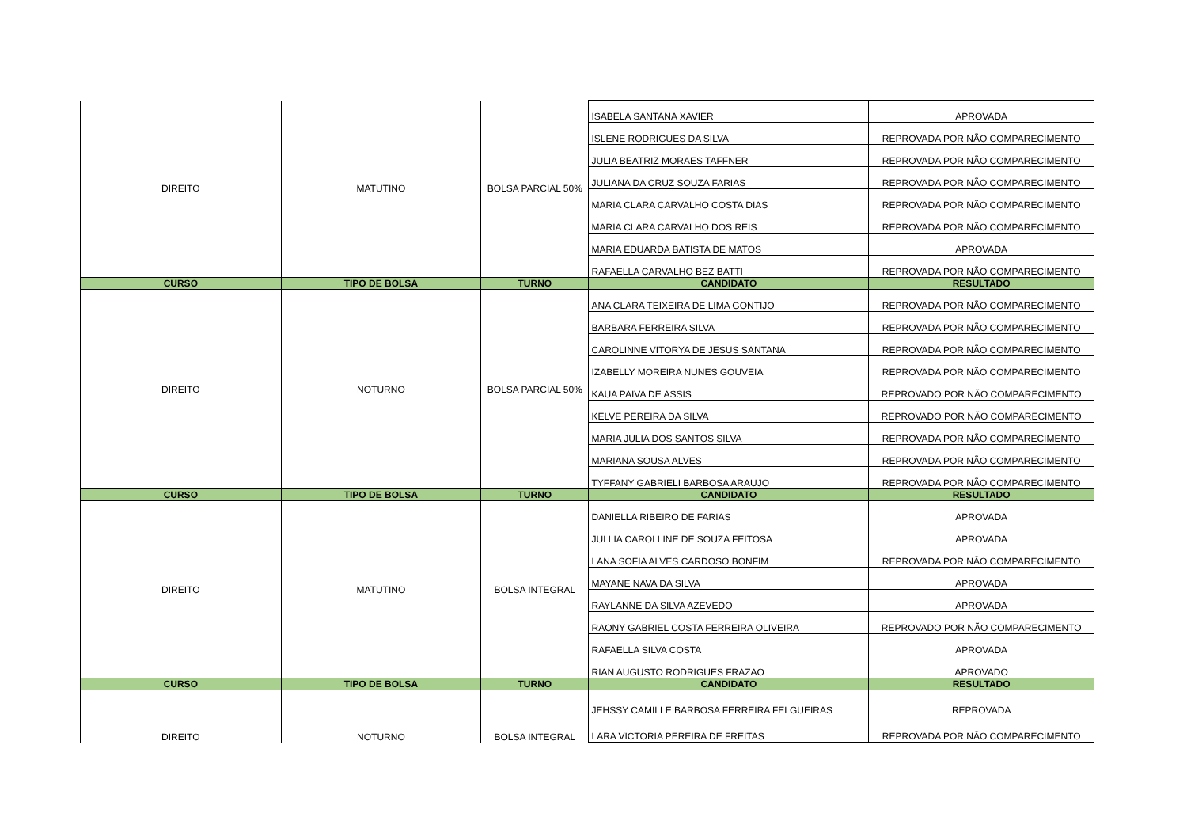| DIREITO | MATUTINO | BOLSA PARCIAL 50% | ISABELA SANTANA XAVIER | APROVADA |
| | | | ISLENE RODRIGUES DA SILVA | REPROVADA POR NÃO COMPARECIMENTO |
| | | | JULIA BEATRIZ MORAES TAFFNER | REPROVADA POR NÃO COMPARECIMENTO |
| | | | JULIANA DA CRUZ SOUZA FARIAS | REPROVADA POR NÃO COMPARECIMENTO |
| | | | MARIA CLARA CARVALHO COSTA DIAS | REPROVADA POR NÃO COMPARECIMENTO |
| | | | MARIA CLARA CARVALHO DOS REIS | REPROVADA POR NÃO COMPARECIMENTO |
| | | | MARIA EDUARDA BATISTA DE MATOS | APROVADA |
| | | | RAFAELLA CARVALHO BEZ BATTI | REPROVADA POR NÃO COMPARECIMENTO |
| CURSO | TIPO DE BOLSA | TURNO | CANDIDATO | RESULTADO |
| DIREITO | NOTURNO | BOLSA PARCIAL 50% | ANA CLARA TEIXEIRA DE LIMA GONTIJO | REPROVADA POR NÃO COMPARECIMENTO |
| | | | BARBARA FERREIRA SILVA | REPROVADA POR NÃO COMPARECIMENTO |
| | | | CAROLINNE VITORYA DE JESUS SANTANA | REPROVADA POR NÃO COMPARECIMENTO |
| | | | IZABELLY MOREIRA NUNES GOUVEIA | REPROVADA POR NÃO COMPARECIMENTO |
| | | | KAUA PAIVA DE ASSIS | REPROVADO POR NÃO COMPARECIMENTO |
| | | | KELVE PEREIRA DA SILVA | REPROVADO POR NÃO COMPARECIMENTO |
| | | | MARIA JULIA DOS SANTOS SILVA | REPROVADA POR NÃO COMPARECIMENTO |
| | | | MARIANA SOUSA ALVES | REPROVADA POR NÃO COMPARECIMENTO |
| | | | TYFFANY GABRIELI BARBOSA ARAUJO | REPROVADA POR NÃO COMPARECIMENTO |
| CURSO | TIPO DE BOLSA | TURNO | CANDIDATO | RESULTADO |
| DIREITO | MATUTINO | BOLSA INTEGRAL | DANIELLA RIBEIRO DE FARIAS | APROVADA |
| | | | JULLIA CAROLLINE DE SOUZA FEITOSA | APROVADA |
| | | | LANA SOFIA ALVES CARDOSO BONFIM | REPROVADA POR NÃO COMPARECIMENTO |
| | | | MAYANE NAVA DA SILVA | APROVADA |
| | | | RAYLANNE DA SILVA AZEVEDO | APROVADA |
| | | | RAONY GABRIEL COSTA FERREIRA OLIVEIRA | REPROVADO POR NÃO COMPARECIMENTO |
| | | | RAFAELLA SILVA COSTA | APROVADA |
| | | | RIAN AUGUSTO RODRIGUES FRAZAO | APROVADO |
| CURSO | TIPO DE BOLSA | TURNO | CANDIDATO | RESULTADO |
| DIREITO | NOTURNO | BOLSA INTEGRAL | JEHSSY CAMILLE BARBOSA FERREIRA FELGUEIRAS | REPROVADA |
| | | | LARA VICTORIA PEREIRA DE FREITAS | REPROVADA POR NÃO COMPARECIMENTO |